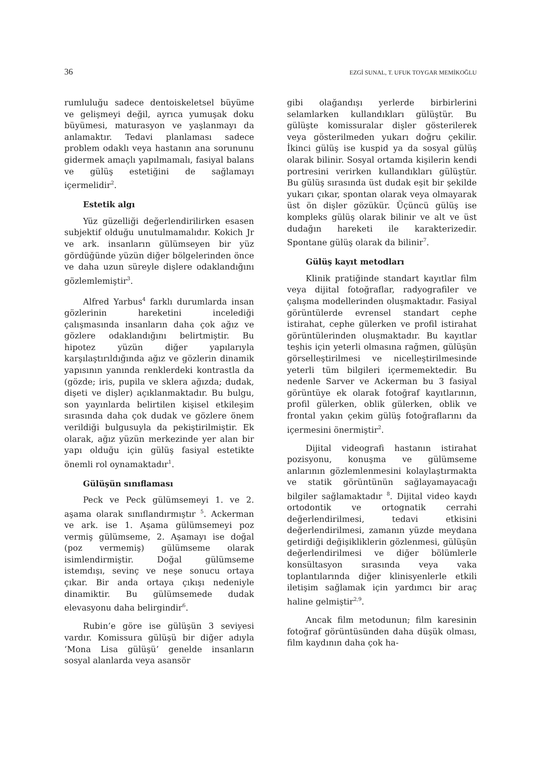36 EZGİ SUNAL, T. UFUK TOYGAR MEMİKOĞLU
rumluluğu sadece dentoiskeletsel büyüme ve gelişmeyi değil, ayrıca yumuşak doku büyümesi, maturasyon ve yaşlanmayı da anlamaktır. Tedavi planlaması sadece problem odaklı veya hastanın ana sorununu gidermek amaçlı yapılmamalı, fasiyal balans ve gülüş estetiğini de sağlamayı içermelidir<sup>2</sup>.
Estetik algı
Yüz güzelliği değerlendirilirken esasen subjektif olduğu unutulmamalıdır. Kokich Jr ve ark. insanların gülümseyen bir yüz gördüğünde yüzün diğer bölgelerinden önce ve daha uzun süreyle dişlere odaklandığını gözlemlemiştir<sup>3</sup>.
Alfred Yarbus<sup>4</sup> farklı durumlarda insan gözlerinin hareketini incelediği çalışmasında insanların daha çok ağız ve gözlere odaklandığını belirtmiştir. Bu hipotez yüzün diğer yapılarıyla karşılaştırıldığında ağız ve gözlerin dinamik yapısının yanında renklerdeki kontrastla da (gözde; iris, pupila ve sklera ağızda; dudak, dişeti ve dişler) açıklanmaktadır. Bu bulgu, son yayınlarda belirtilen kişisel etkileşim sırasında daha çok dudak ve gözlere önem verildiği bulgusuyla da pekiştirilmiştir. Ek olarak, ağız yüzün merkezinde yer alan bir yapı olduğu için gülüş fasiyal estetikte önemli rol oynamaktadır<sup>1</sup>.
Gülüşün sınıflaması
Peck ve Peck gülümsemeyi 1. ve 2. aşama olarak sınıflandırmıştır <sup>5</sup>. Ackerman ve ark. ise 1. Aşama gülümsemeyi poz vermiş gülümseme, 2. Aşamayı ise doğal (poz vermemiş) gülümseme olarak isimlendirmiştir. Doğal gülümseme istemdışı, sevinç ve neşe sonucu ortaya çıkar. Bir anda ortaya çıkışı nedeniyle dinamiktir. Bu gülümsemede dudak elevasyonu daha belirgindir<sup>6</sup>.
Rubin’e göre ise gülüşün 3 seviyesi vardır. Komissura gülüşü bir diğer adıyla ‘Mona Lisa gülüşü’ genelde insanların sosyal alanlarda veya asansör
gibi olağandışı yerlerde birbirlerini selamlarken kullandıkları gülüştür. Bu gülüşte komissuralar dişler gösterilerek veya gösterilmeden yukarı doğru çekilir. İkinci gülüş ise kuspid ya da sosyal gülüş olarak bilinir. Sosyal ortamda kişilerin kendi portresini verirken kullandıkları gülüştür. Bu gülüş sırasında üst dudak eşit bir şekilde yukarı çıkar, spontan olarak veya olmayarak üst ön dişler gözükür. Üçüncü gülüş ise kompleks gülüş olarak bilinir ve alt ve üst dudağın hareketi ile karakterizedir. Spontane gülüş olarak da bilinir<sup>7</sup>.
Gülüş kayıt metodları
Klinik pratiğinde standart kayıtlar film veya dijital fotoğraflar, radyografiler ve çalışma modellerinden oluşmaktadır. Fasiyal görüntülerde evrensel standart cephe istirahat, cephe gülerken ve profil istirahat görüntülerinden oluşmaktadır. Bu kayıtlar teşhis için yeterli olmasına rağmen, gülüşün görselleştirilmesi ve nicelleştirilmesinde yeterli tüm bilgileri içermemektedir. Bu nedenle Sarver ve Ackerman bu 3 fasiyal görüntüye ek olarak fotoğraf kayıtlarının, profil gülerken, oblik gülerken, oblik ve frontal yakın çekim gülüş fotoğraflarını da içermesini önermiştir<sup>2</sup>.
Dijital videografi hastanın istirahat pozisyonu, konuşma ve gülümseme anlarının gözlemlenmesini kolaylaştırmakta ve statik görüntünün sağlayamayacağı bilgiler sağlamaktadır <sup>8</sup>. Dijital video kaydı ortodontik ve ortognatik cerrahi değerlendirilmesi, tedavi etkisini değerlendirilmesi, zamanın yüzde meydana getirdiği değişikliklerin gözlenmesi, gülüşün değerlendirilmesi ve diğer bölümlerle konsültasyon sırasında veya vaka toplantılarında diğer klinisyenlerle etkili iletişim sağlamak için yardımcı bir araç haline gelmiştir<sup>2,9</sup>.
Ancak film metodunun; film karesinin fotoğraf görüntüsünden daha düşük olması, film kaydının daha çok ha-